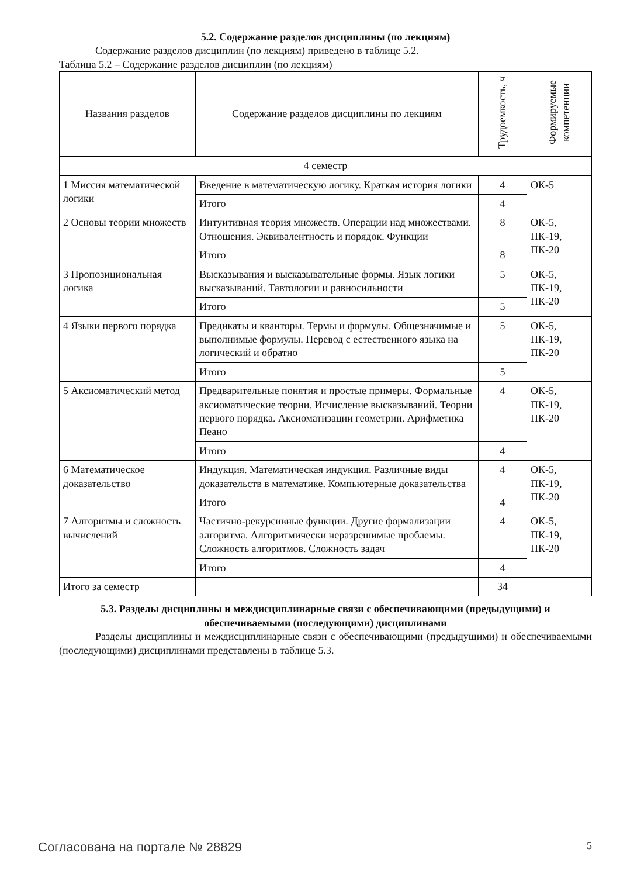5.2. Содержание разделов дисциплины (по лекциям)
Содержание разделов дисциплин (по лекциям) приведено в таблице 5.2.
Таблица 5.2 – Содержание разделов дисциплин (по лекциям)
| Названия разделов | Содержание разделов дисциплины по лекциям | Трудоемкость, ч | Формируемые компетенции |
| --- | --- | --- | --- |
| 4 семестр | | | |
| 1 Миссия математической логики | Введение в математическую логику. Краткая история логики | 4 | ОК-5 |
| | Итого | 4 | |
| 2 Основы теории множеств | Интуитивная теория множеств. Операции над множествами. Отношения. Эквивалентность и порядок. Функции | 8 | ОК-5, ПК-19, ПК-20 |
| | Итого | 8 | |
| 3 Пропозициональная логика | Высказывания и высказывательные формы. Язык логики высказываний. Тавтологии и равносильности | 5 | ОК-5, ПК-19, ПК-20 |
| | Итого | 5 | |
| 4 Языки первого порядка | Предикаты и кванторы. Термы и формулы. Общезначимые и выполнимые формулы. Перевод с естественного языка на логический и обратно | 5 | ОК-5, ПК-19, ПК-20 |
| | Итого | 5 | |
| 5 Аксиоматический метод | Предварительные понятия и простые примеры. Формальные аксиоматические теории. Исчисление высказываний. Теории первого порядка. Аксиоматизации геометрии. Арифметика Пеано | 4 | ОК-5, ПК-19, ПК-20 |
| | Итого | 4 | |
| 6 Математическое доказательство | Индукция. Математическая индукция. Различные виды доказательств в математике. Компьютерные доказательства | 4 | ОК-5, ПК-19, ПК-20 |
| | Итого | 4 | |
| 7 Алгоритмы и сложность вычислений | Частично-рекурсивные функции. Другие формализации алгоритма. Алгоритмически неразрешимые проблемы. Сложность алгоритмов. Сложность задач | 4 | ОК-5, ПК-19, ПК-20 |
| | Итого | 4 | |
| Итого за семестр | | 34 | |
5.3. Разделы дисциплины и междисциплинарные связи с обеспечивающими (предыдущими) и обеспечиваемыми (последующими) дисциплинами
Разделы дисциплины и междисциплинарные связи с обеспечивающими (предыдущими) и обеспечиваемыми (последующими) дисциплинами представлены в таблице 5.3.
Согласована на портале № 28829 5